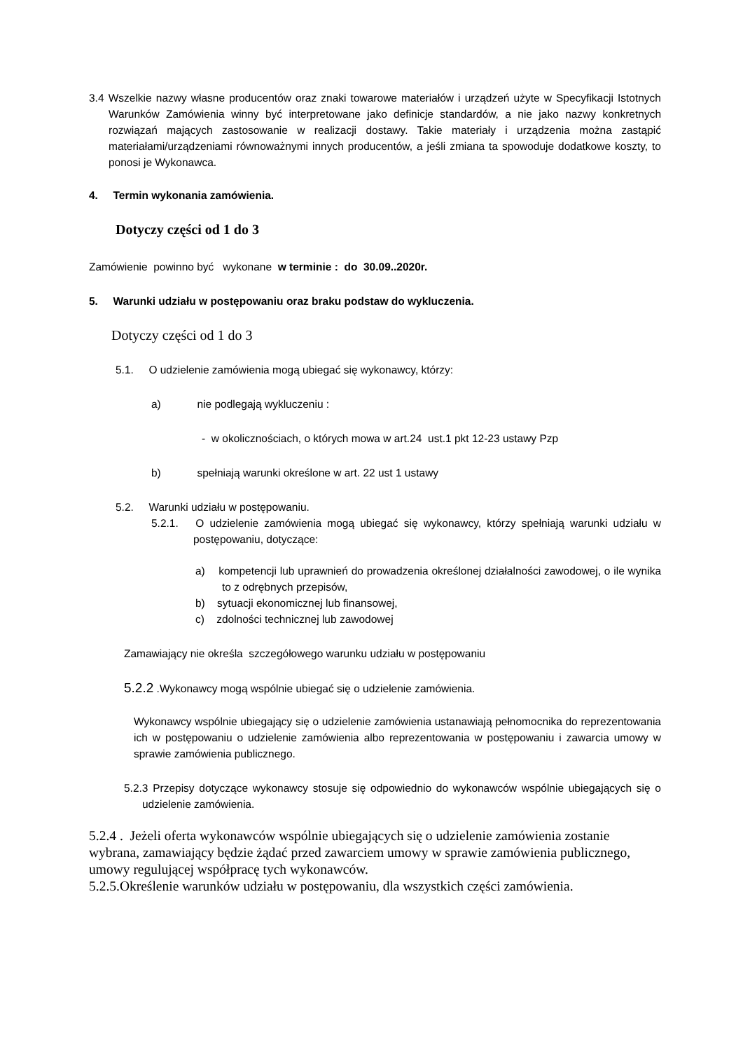3.4 Wszelkie nazwy własne producentów oraz znaki towarowe materiałów i urządzeń użyte w Specyfikacji Istotnych Warunków Zamówienia winny być interpretowane jako definicje standardów, a nie jako nazwy konkretnych rozwiązań mających zastosowanie w realizacji dostawy. Takie materiały i urządzenia można zastąpić materiałami/urządzeniami równoważnymi innych producentów, a jeśli zmiana ta spowoduje dodatkowe koszty, to ponosi je Wykonawca.
4. Termin wykonania zamówienia.
Dotyczy części od 1 do 3
Zamówienie powinno być wykonane w terminie : do 30.09..2020r.
5. Warunki udziału w postępowaniu oraz braku podstaw do wykluczenia.
Dotyczy części od 1 do 3
5.1. O udzielenie zamówienia mogą ubiegać się wykonawcy, którzy:
a) nie podlegają wykluczeniu :
- w okolicznościach, o których mowa w art.24 ust.1 pkt 12-23 ustawy Pzp
b) spełniają warunki określone w art. 22 ust 1 ustawy
5.2. Warunki udziału w postępowaniu.
5.2.1. O udzielenie zamówienia mogą ubiegać się wykonawcy, którzy spełniają warunki udziału w postępowaniu, dotyczące:
a) kompetencji lub uprawnień do prowadzenia określonej działalności zawodowej, o ile wynika to z odrębnych przepisów,
b) sytuacji ekonomicznej lub finansowej,
c) zdolności technicznej lub zawodowej
Zamawiający nie określa szczegółowego warunku udziału w postępowaniu
5.2.2 .Wykonawcy mogą wspólnie ubiegać się o udzielenie zamówienia.
Wykonawcy wspólnie ubiegający się o udzielenie zamówienia ustanawiają pełnomocnika do reprezentowania ich w postępowaniu o udzielenie zamówienia albo reprezentowania w postępowaniu i zawarcia umowy w sprawie zamówienia publicznego.
5.2.3 Przepisy dotyczące wykonawcy stosuje się odpowiednio do wykonawców wspólnie ubiegających się o udzielenie zamówienia.
5.2.4 . Jeżeli oferta wykonawców wspólnie ubiegających się o udzielenie zamówienia zostanie wybrana, zamawiający będzie żądać przed zawarciem umowy w sprawie zamówienia publicznego, umowy regulującej współpracę tych wykonawców.
5.2.5.Określenie warunków udziału w postępowaniu, dla wszystkich części zamówienia.